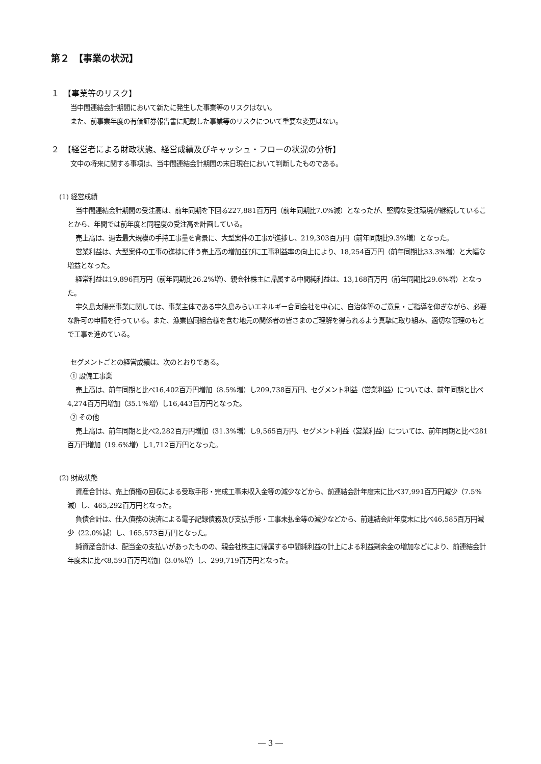第２　【事業の状況】
１　【事業等のリスク】
当中間連結会計期間において新たに発生した事業等のリスクはない。
また、前事業年度の有価証券報告書に記載した事業等のリスクについて重要な変更はない。
２　【経営者による財政状態、経営成績及びキャッシュ・フローの状況の分析】
文中の将来に関する事項は、当中間連結会計期間の末日現在において判断したものである。
(1) 経営成績
当中間連結会計期間の受注高は、前年同期を下回る227,881百万円（前年同期比7.0%減）となったが、堅調な受注環境が継続していることから、年間では前年度と同程度の受注高を計画している。
売上高は、過去最大規模の手持工事量を背景に、大型案件の工事が進捗し、219,303百万円（前年同期比9.3%増）となった。
営業利益は、大型案件の工事の進捗に伴う売上高の増加並びに工事利益率の向上により、18,254百万円（前年同期比33.3%増）と大幅な増益となった。
経常利益は19,896百万円（前年同期比26.2%増）、親会社株主に帰属する中間純利益は、13,168百万円（前年同期比29.6%増）となった。
宇久島太陽光事業に関しては、事業主体である宇久島みらいエネルギー合同会社を中心に、自治体等のご意見・ご指導を仰ぎながら、必要な許可の申請を行っている。また、漁業協同組合様を含む地元の関係者の皆さまのご理解を得られるよう真摯に取り組み、適切な管理のもとで工事を進めている。
セグメントごとの経営成績は、次のとおりである。
① 設備工事業
売上高は、前年同期と比べ16,402百万円増加（8.5%増）し209,738百万円、セグメント利益（営業利益）については、前年同期と比べ4,274百万円増加（35.1%増）し16,443百万円となった。
② その他
売上高は、前年同期と比べ2,282百万円増加（31.3%増）し9,565百万円、セグメント利益（営業利益）については、前年同期と比べ281百万円増加（19.6%増）し1,712百万円となった。
(2) 財政状態
資産合計は、売上債権の回収による受取手形・完成工事未収入金等の減少などから、前連結会計年度末に比べ37,991百万円減少（7.5%減）し、465,292百万円となった。
負債合計は、仕入債務の決済による電子記録債務及び支払手形・工事未払金等の減少などから、前連結会計年度末に比べ46,585百万円減少（22.0%減）し、165,573百万円となった。
純資産合計は、配当金の支払いがあったものの、親会社株主に帰属する中間純利益の計上による利益剰余金の増加などにより、前連結会計年度末に比べ8,593百万円増加（3.0%増）し、299,719百万円となった。
― 3 ―